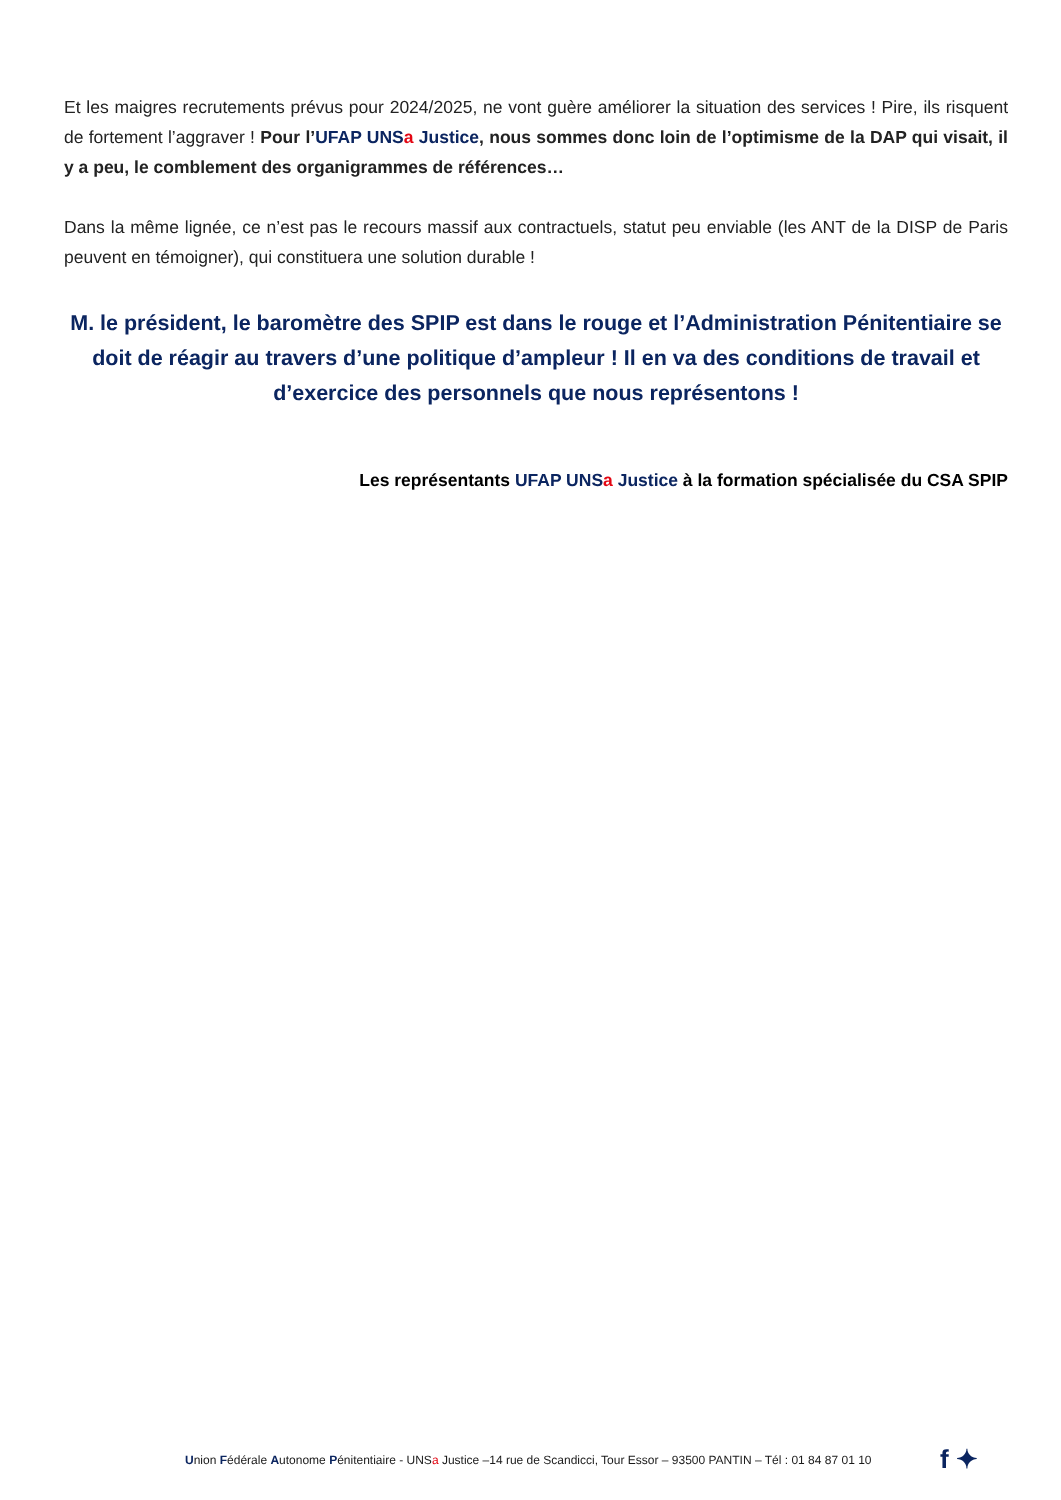Et les maigres recrutements prévus pour 2024/2025, ne vont guère améliorer la situation des services ! Pire, ils risquent de fortement l’aggraver ! Pour l’UFAP UNSa Justice, nous sommes donc loin de l’optimisme de la DAP qui visait, il y a peu, le comblement des organigrammes de références…
Dans la même lignée, ce n’est pas le recours massif aux contractuels, statut peu enviable (les ANT de la DISP de Paris peuvent en témoigner), qui constituera une solution durable !
M. le président, le baromètre des SPIP est dans le rouge et l’Administration Pénitentiaire se doit de réagir au travers d’une politique d’ampleur ! Il en va des conditions de travail et d’exercice des personnels que nous représentons !
Les représentants UFAP UNSa Justice à la formation spécialisée du CSA SPIP
Union Fédérale Autonome Pénitentiaire - UNSa Justice –14 rue de Scandicci, Tour Essor – 93500 PANTIN – Tél : 01 84 87 01 10
f ✦